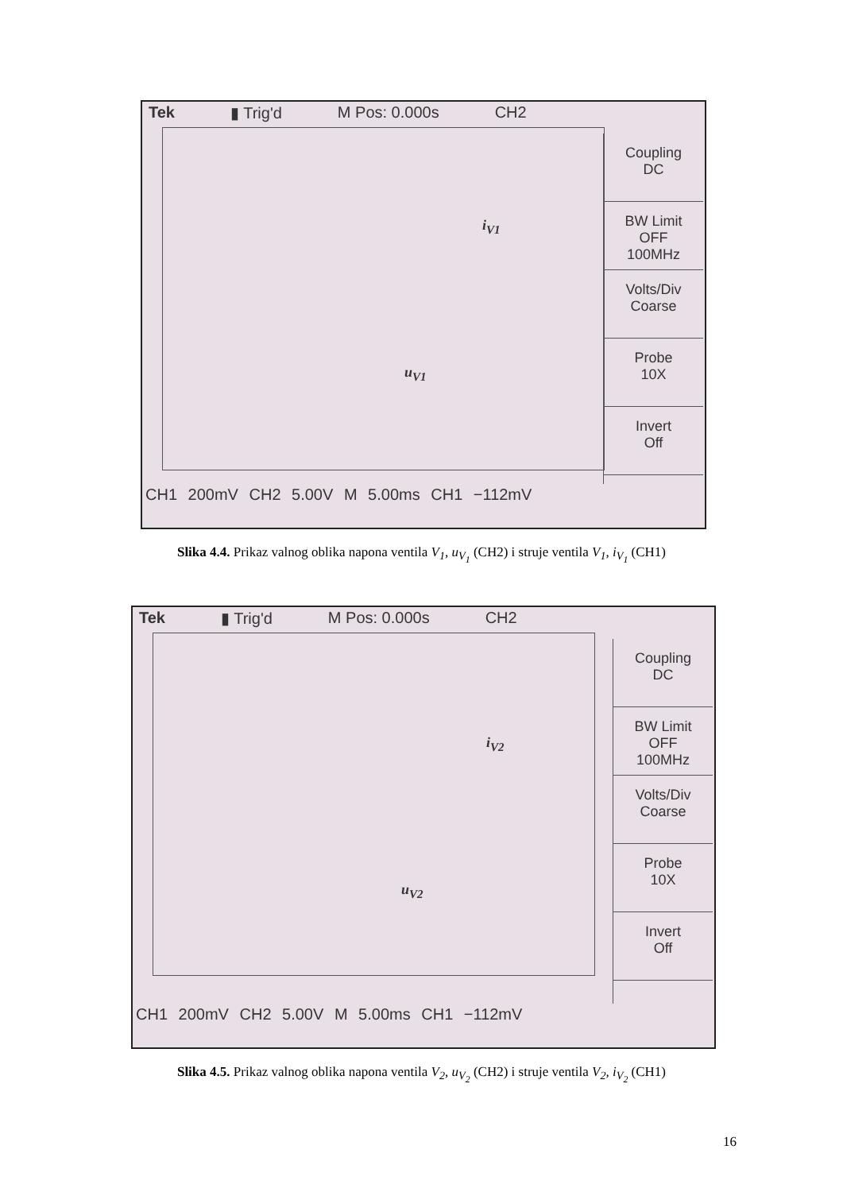Tek ▮ Trig'd M Pos: 0.000s CH2
i<sub>V1</sub>
u<sub>V1</sub>
Coupling
DC
BW Limit
OFF
100MHz
Volts/Div
Coarse
Probe
10X
Invert
Off
CH1 200mV CH2 5.00V M 5.00ms CH1 −112mV
Slika 4.4. Prikaz valnog oblika napona ventila V<sub>1</sub>, u<sub>V<sub>1</sub></sub> (CH2) i struje ventila V<sub>1</sub>, i<sub>V<sub>1</sub></sub> (CH1)
Tek ▮ Trig'd M Pos: 0.000s CH2
i<sub>V2</sub>
u<sub>V2</sub>
Coupling
DC
BW Limit
OFF
100MHz
Volts/Div
Coarse
Probe
10X
Invert
Off
CH1 200mV CH2 5.00V M 5.00ms CH1 −112mV
Slika 4.5. Prikaz valnog oblika napona ventila V<sub>2</sub>, u<sub>V<sub>2</sub></sub> (CH2) i struje ventila V<sub>2</sub>, i<sub>V<sub>2</sub></sub> (CH1)
16